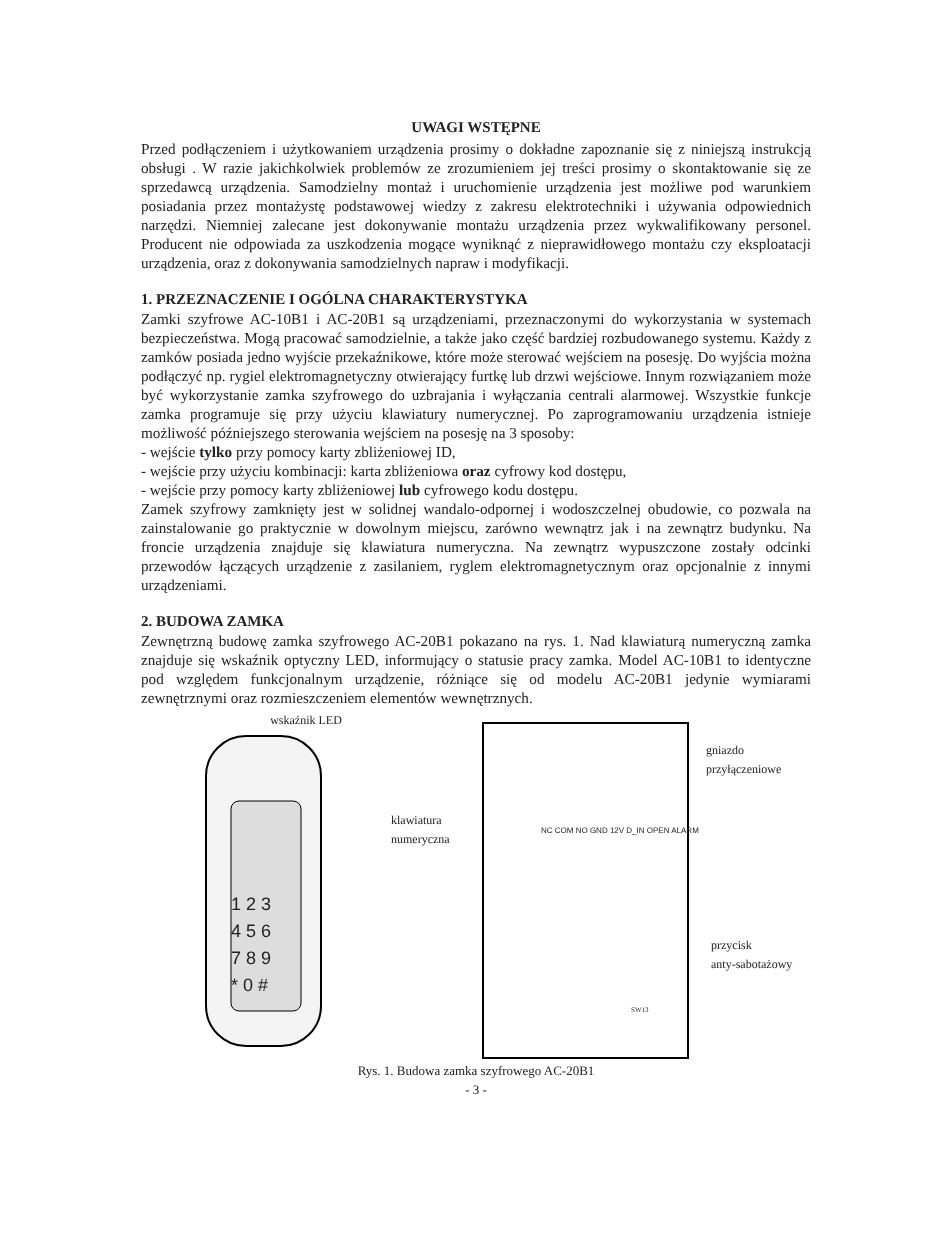UWAGI WSTĘPNE
Przed podłączeniem i użytkowaniem urządzenia prosimy o dokładne zapoznanie się z niniejszą instrukcją obsługi . W razie jakichkolwiek problemów ze zrozumieniem jej treści prosimy o skontaktowanie się ze sprzedawcą urządzenia. Samodzielny montaż i uruchomienie urządzenia jest możliwe pod warunkiem posiadania przez montażystę podstawowej wiedzy z zakresu elektrotechniki i używania odpowiednich narzędzi. Niemniej zalecane jest dokonywanie montażu urządzenia przez wykwalifikowany personel. Producent nie odpowiada za uszkodzenia mogące wyniknąć z nieprawidłowego montażu czy eksploatacji urządzenia, oraz z dokonywania samodzielnych napraw i modyfikacji.
1. PRZEZNACZENIE I OGÓLNA CHARAKTERYSTYKA
Zamki szyfrowe AC-10B1 i AC-20B1 są urządzeniami, przeznaczonymi do wykorzystania w systemach bezpieczeństwa. Mogą pracować samodzielnie, a także jako część bardziej rozbudowanego systemu. Każdy z zamków posiada jedno wyjście przekaźnikowe, które może sterować wejściem na posesję. Do wyjścia można podłączyć np. rygiel elektromagnetyczny otwierający furtkę lub drzwi wejściowe. Innym rozwiązaniem może być wykorzystanie zamka szyfrowego do uzbrajania i wyłączania centrali alarmowej. Wszystkie funkcje zamka programuje się przy użyciu klawiatury numerycznej. Po zaprogramowaniu urządzenia istnieje możliwość późniejszego sterowania wejściem na posesję na 3 sposoby:
- wejście tylko przy pomocy karty zbliżeniowej ID,
- wejście przy użyciu kombinacji: karta zbliżeniowa oraz cyfrowy kod dostępu,
- wejście przy pomocy karty zbliżeniowej lub cyfrowego kodu dostępu.
Zamek szyfrowy zamknięty jest w solidnej wandalo-odpornej i wodoszczelnej obudowie, co pozwala na zainstalowanie go praktycznie w dowolnym miejscu, zarówno wewnątrz jak i na zewnątrz budynku. Na froncie urządzenia znajduje się klawiatura numeryczna. Na zewnątrz wypuszczone zostały odcinki przewodów łączących urządzenie z zasilaniem, ryglem elektromagnetycznym oraz opcjonalnie z innymi urządzeniami.
2. BUDOWA ZAMKA
Zewnętrzną budowę zamka szyfrowego AC-20B1 pokazano na rys. 1. Nad klawiaturą numeryczną zamka znajduje się wskaźnik optyczny LED, informujący o statusie pracy zamka. Model AC-10B1 to identyczne pod względem funkcjonalnym urządzenie, różniące się od modelu AC-20B1 jedynie wymiarami zewnętrznymi oraz rozmieszczeniem elementów wewnętrznych.
wskaźnik LED
klawiatura
numeryczna
1 2 3
4 5 6
7 8 9
* 0 #
NC COM NO GND 12V D_IN OPEN ALARM
gniazdo
przyłączeniowe
przycisk
anty-sabotażowy
SW13
Rys. 1. Budowa zamka szyfrowego AC-20B1
- 3 -